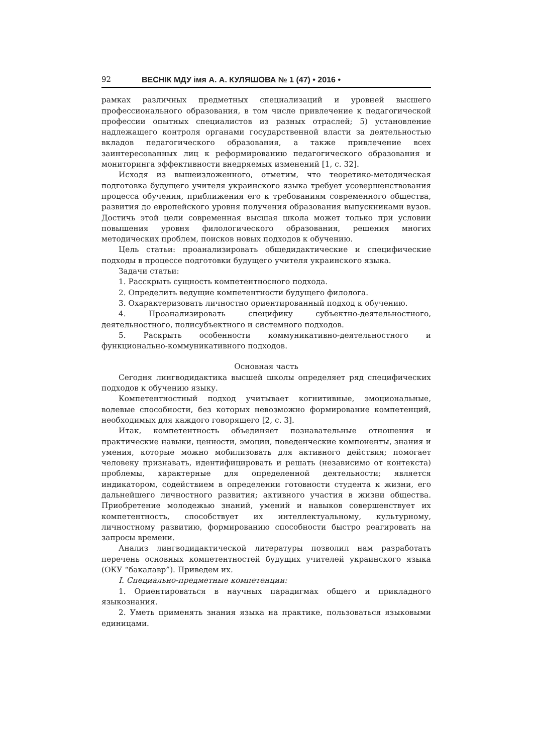92 ВЕСНІК МДУ імя А. А. КУЛЯШОВА № 1 (47) • 2016 •
рамках различных предметных специализаций и уровней высшего профессионального образования, в том числе привлечение к педагогической профессии опытных специалистов из разных отраслей; 5) установление надлежащего контроля органами государственной власти за деятельностью вкладов педагогического образования, а также привлечение всех заинтересованных лиц к реформированию педагогического образования и мониторинга эффективности внедряемых изменений [1, с. 32].
Исходя из вышеизложенного, отметим, что теоретико-методическая подготовка будущего учителя украинского языка требует усовершенствования процесса обучения, приближения его к требованиям современного общества, развития до европейского уровня получения образования выпускниками вузов. Достичь этой цели современная высшая школа может только при условии повышения уровня филологического образования, решения многих методических проблем, поисков новых подходов к обучению.
Цель статьи: проанализировать общедидактические и специфические подходы в процессе подготовки будущего учителя украинского языка.
Задачи статьи:
1. Расскрыть сущность компетентносного подхода.
2. Определить ведущие компетентности будущего филолога.
3. Охарактеризовать личностно ориентированный подход к обучению.
4. Проанализировать специфику субъектно-деятельностного, деятельностного, полисубъектного и системного подходов.
5. Раскрыть особенности коммуникативно-деятельностного и функционально-коммуникативного подходов.
Основная часть
Сегодня лингводидактика высшей школы определяет ряд специфических подходов к обучению языку.
Компетентностный подход учитывает когнитивные, эмоциональные, волевые способности, без которых невозможно формирование компетенций, необходимых для каждого говорящего [2, с. 3].
Итак, компетентность объединяет познавательные отношения и практические навыки, ценности, эмоции, поведенческие компоненты, знания и умения, которые можно мобилизовать для активного действия; помогает человеку признавать, идентифицировать и решать (независимо от контекста) проблемы, характерные для определенной деятельности; является индикатором, содействием в определении готовности студента к жизни, его дальнейшего личностного развития; активного участия в жизни общества. Приобретение молодежью знаний, умений и навыков совершенствует их компетентность, способствует их интеллектуальному, культурному, личностному развитию, формированию способности быстро реагировать на запросы времени.
Анализ лингводидактической литературы позволил нам разработать перечень основных компетентностей будущих учителей украинского языка (ОКУ “бакалавр”). Приведем их.
I. Специально-предметные компетенции:
1. Ориентироваться в научных парадигмах общего и прикладного языкознания.
2. Уметь применять знания языка на практике, пользоваться языковыми единицами.